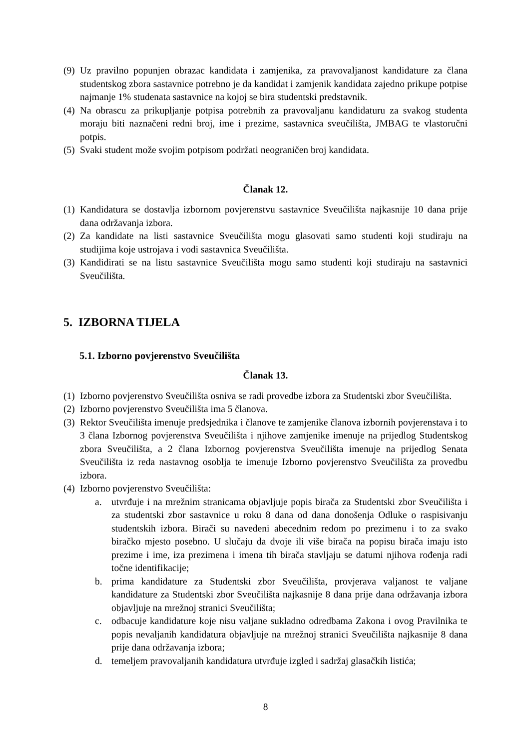(9) Uz pravilno popunjen obrazac kandidata i zamjenika, za pravovaljanost kandidature za člana studentskog zbora sastavnice potrebno je da kandidat i zamjenik kandidata zajedno prikupe potpise najmanje 1% studenata sastavnice na kojoj se bira studentski predstavnik.
(4) Na obrascu za prikupljanje potpisa potrebnih za pravovaljanu kandidaturu za svakog studenta moraju biti naznačeni redni broj, ime i prezime, sastavnica sveučilišta, JMBAG te vlastoručni potpis.
(5) Svaki student može svojim potpisom podržati neograničen broj kandidata.
Članak 12.
(1) Kandidatura se dostavlja izbornom povjerenstvu sastavnice Sveučilišta najkasnije 10 dana prije dana održavanja izbora.
(2) Za kandidate na listi sastavnice Sveučilišta mogu glasovati samo studenti koji studiraju na studijima koje ustrojava i vodi sastavnica Sveučilišta.
(3) Kandidirati se na listu sastavnice Sveučilišta mogu samo studenti koji studiraju na sastavnici Sveučilišta.
5. IZBORNA TIJELA
5.1. Izborno povjerenstvo Sveučilišta
Članak 13.
(1) Izborno povjerenstvo Sveučilišta osniva se radi provedbe izbora za Studentski zbor Sveučilišta.
(2) Izborno povjerenstvo Sveučilišta ima 5 članova.
(3) Rektor Sveučilišta imenuje predsjednika i članove te zamjenike članova izbornih povjerenstava i to 3 člana Izbornog povjerenstva Sveučilišta i njihove zamjenike imenuje na prijedlog Studentskog zbora Sveučilišta, a 2 člana Izbornog povjerenstva Sveučilišta imenuje na prijedlog Senata Sveučilišta iz reda nastavnog osoblja te imenuje Izborno povjerenstvo Sveučilišta za provedbu izbora.
(4) Izborno povjerenstvo Sveučilišta:
a. utvrđuje i na mrežnim stranicama objavljuje popis birača za Studentski zbor Sveučilišta i za studentski zbor sastavnice u roku 8 dana od dana donošenja Odluke o raspisivanju studentskih izbora. Birači su navedeni abecednim redom po prezimenu i to za svako biračko mjesto posebno. U slučaju da dvoje ili više birača na popisu birača imaju isto prezime i ime, iza prezimena i imena tih birača stavljaju se datumi njihova rođenja radi točne identifikacije;
b. prima kandidature za Studentski zbor Sveučilišta, provjerava valjanost te valjane kandidature za Studentski zbor Sveučilišta najkasnije 8 dana prije dana održavanja izbora objavljuje na mrežnoj stranici Sveučilišta;
c. odbacuje kandidature koje nisu valjane sukladno odredbama Zakona i ovog Pravilnika te popis nevaljanih kandidatura objavljuje na mrežnoj stranici Sveučilišta najkasnije 8 dana prije dana održavanja izbora;
d. temeljem pravovaljanih kandidatura utvrđuje izgled i sadržaj glasačkih listića;
8